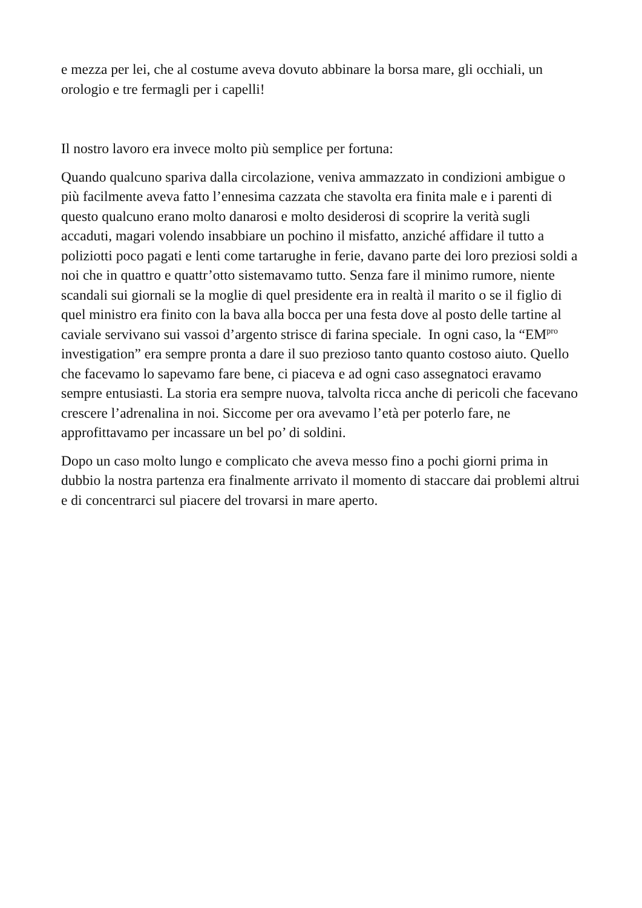e mezza per lei, che al costume aveva dovuto abbinare la borsa mare, gli occhiali, un orologio e tre fermagli per i capelli!
Il nostro lavoro era invece molto più semplice per fortuna:
Quando qualcuno spariva dalla circolazione, veniva ammazzato in condizioni ambigue o più facilmente aveva fatto l’ennesima cazzata che stavolta era finita male e i parenti di questo qualcuno erano molto danarosi e molto desiderosi di scoprire la verità sugli accaduti, magari volendo insabbiare un pochino il misfatto, anziché affidare il tutto a poliziotti poco pagati e lenti come tartarughe in ferie, davano parte dei loro preziosi soldi a noi che in quattro e quattr’otto sistemavamo tutto. Senza fare il minimo rumore, niente scandali sui giornali se la moglie di quel presidente era in realtà il marito o se il figlio di quel ministro era finito con la bava alla bocca per una festa dove al posto delle tartine al caviale servivano sui vassoi d’argento strisce di farina speciale. In ogni caso, la “EM<sup>pro</sup> investigation” era sempre pronta a dare il suo prezioso tanto quanto costoso aiuto. Quello che facevamo lo sapevamo fare bene, ci piaceva e ad ogni caso assegnatoci eravamo sempre entusiasti. La storia era sempre nuova, talvolta ricca anche di pericoli che facevano crescere l’adrenalina in noi. Siccome per ora avevamo l’età per poterlo fare, ne approfittavamo per incassare un bel po’ di soldini.
Dopo un caso molto lungo e complicato che aveva messo fino a pochi giorni prima in dubbio la nostra partenza era finalmente arrivato il momento di staccare dai problemi altrui e di concentrarci sul piacere del trovarsi in mare aperto.